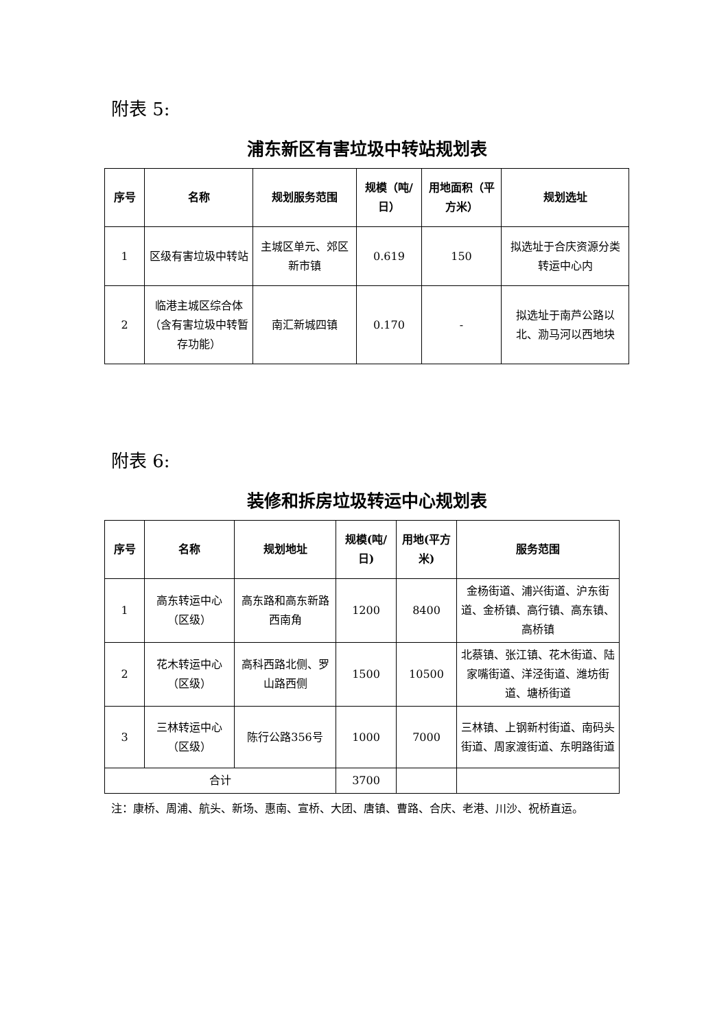附表 5:
浦东新区有害垃圾中转站规划表
| 序号 | 名称 | 规划服务范围 | 规模（吨/日） | 用地面积（平方米） | 规划选址 |
| --- | --- | --- | --- | --- | --- |
| 1 | 区级有害垃圾中转站 | 主城区单元、郊区新市镇 | 0.619 | 150 | 拟选址于合庆资源分类转运中心内 |
| 2 | 临港主城区综合体（含有害垃圾中转暂存功能） | 南汇新城四镇 | 0.170 | - | 拟选址于南芦公路以北、泐马河以西地块 |
附表 6:
装修和拆房垃圾转运中心规划表
| 序号 | 名称 | 规划地址 | 规模(吨/日) | 用地(平方米) | 服务范围 |
| --- | --- | --- | --- | --- | --- |
| 1 | 高东转运中心（区级） | 高东路和高东新路西南角 | 1200 | 8400 | 金杨街道、浦兴街道、沪东街道、金桥镇、高行镇、高东镇、高桥镇 |
| 2 | 花木转运中心（区级） | 高科西路北侧、罗山路西侧 | 1500 | 10500 | 北蔡镇、张江镇、花木街道、陆家嘴街道、洋泾街道、潍坊街道、塘桥街道 |
| 3 | 三林转运中心（区级） | 陈行公路356号 | 1000 | 7000 | 三林镇、上钢新村街道、南码头街道、周家渡街道、东明路街道 |
| 合计 | | | 3700 | | |
注：康桥、周浦、航头、新场、惠南、宣桥、大团、唐镇、曹路、合庆、老港、川沙、祝桥直运。